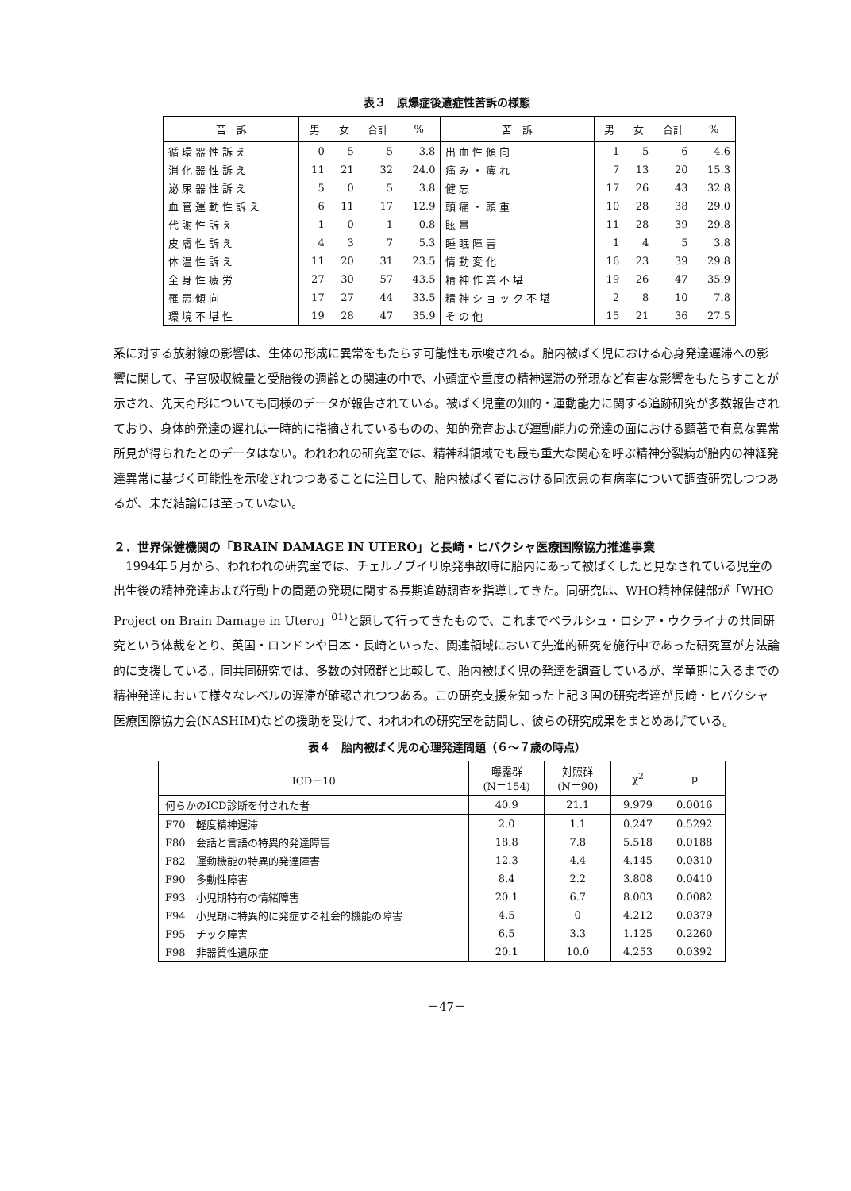表３　原爆症後遺症性苦訴の様態
| 苦 訴 | 男 | 女 | 合計 | % | 苦 訴 | 男 | 女 | 合計 | % |
| --- | --- | --- | --- | --- | --- | --- | --- | --- | --- |
| 循環器性訴え | 0 | 5 | 5 | 3.8 | 出血性傾向 | 1 | 5 | 6 | 4.6 |
| 消化器性訴え | 11 | 21 | 32 | 24.0 | 痛み・痺れ | 7 | 13 | 20 | 15.3 |
| 泌尿器性訴え | 5 | 0 | 5 | 3.8 | 健忘 | 17 | 26 | 43 | 32.8 |
| 血管運動性訴え | 6 | 11 | 17 | 12.9 | 頭痛・頭重 | 10 | 28 | 38 | 29.0 |
| 代謝性訴え | 1 | 0 | 1 | 0.8 | 眩暈 | 11 | 28 | 39 | 29.8 |
| 皮膚性訴え | 4 | 3 | 7 | 5.3 | 睡眠障害 | 1 | 4 | 5 | 3.8 |
| 体温性訴え | 11 | 20 | 31 | 23.5 | 情動変化 | 16 | 23 | 39 | 29.8 |
| 全身性疲労 | 27 | 30 | 57 | 43.5 | 精神作業不堪 | 19 | 26 | 47 | 35.9 |
| 罹患傾向 | 17 | 27 | 44 | 33.5 | 精神ショック不堪 | 2 | 8 | 10 | 7.8 |
| 環境不堪性 | 19 | 28 | 47 | 35.9 | その他 | 15 | 21 | 36 | 27.5 |
系に対する放射線の影響は、生体の形成に異常をもたらす可能性も示唆される。胎内被ばく児における心身発達遅滞への影響に関して、子宮吸収線量と受胎後の週齢との関連の中で、小頭症や重度の精神遅滞の発現など有害な影響をもたらすことが示され、先天奇形についても同様のデータが報告されている。被ばく児童の知的・運動能力に関する追跡研究が多数報告されており、身体的発達の遅れは一時的に指摘されているものの、知的発育および運動能力の発達の面における顕著で有意な異常所見が得られたとのデータはない。われわれの研究室では、精神科領域でも最も重大な関心を呼ぶ精神分裂病が胎内の神経発達異常に基づく可能性を示唆されつつあることに注目して、胎内被ばく者における同疾患の有病率について調査研究しつつあるが、未だ結論には至っていない。
２．世界保健機関の「BRAIN DAMAGE IN UTERO」と長崎・ヒバクシャ医療国際協力推進事業
1994年５月から、われわれの研究室では、チェルノブイリ原発事故時に胎内にあって被ばくしたと見なされている児童の出生後の精神発達および行動上の問題の発現に関する長期追跡調査を指導してきた。同研究は、WHO精神保健部が「WHO Project on Brain Damage in Utero」<sup>01)</sup>と題して行ってきたもので、これまでベラルシュ・ロシア・ウクライナの共同研究という体裁をとり、英国・ロンドンや日本・長崎といった、関連領域において先進的研究を施行中であった研究室が方法論的に支援している。同共同研究では、多数の対照群と比較して、胎内被ばく児の発達を調査しているが、学童期に入るまでの精神発達において様々なレベルの遅滞が確認されつつある。この研究支援を知った上記３国の研究者達が長崎・ヒバクシャ医療国際協力会(NASHIM)などの援助を受けて、われわれの研究室を訪問し、彼らの研究成果をまとめあげている。
表４　胎内被ばく児の心理発達問題（６～７歳の時点）
| ICD－10 | 曝露群 (N＝154) | 対照群 (N＝90) | χ<sup>2</sup> | p |
| --- | --- | --- | --- | --- |
| 何らかのICD診断を付された者 | 40.9 | 21.1 | 9.979 | 0.0016 |
| F70 軽度精神遅滞 | 2.0 | 1.1 | 0.247 | 0.5292 |
| F80 会話と言語の特異的発達障害 | 18.8 | 7.8 | 5.518 | 0.0188 |
| F82 運動機能の特異的発達障害 | 12.3 | 4.4 | 4.145 | 0.0310 |
| F90 多動性障害 | 8.4 | 2.2 | 3.808 | 0.0410 |
| F93 小児期特有の情緒障害 | 20.1 | 6.7 | 8.003 | 0.0082 |
| F94 小児期に特異的に発症する社会的機能の障害 | 4.5 | 0 | 4.212 | 0.0379 |
| F95 チック障害 | 6.5 | 3.3 | 1.125 | 0.2260 |
| F98 非器質性遺尿症 | 20.1 | 10.0 | 4.253 | 0.0392 |
－47－